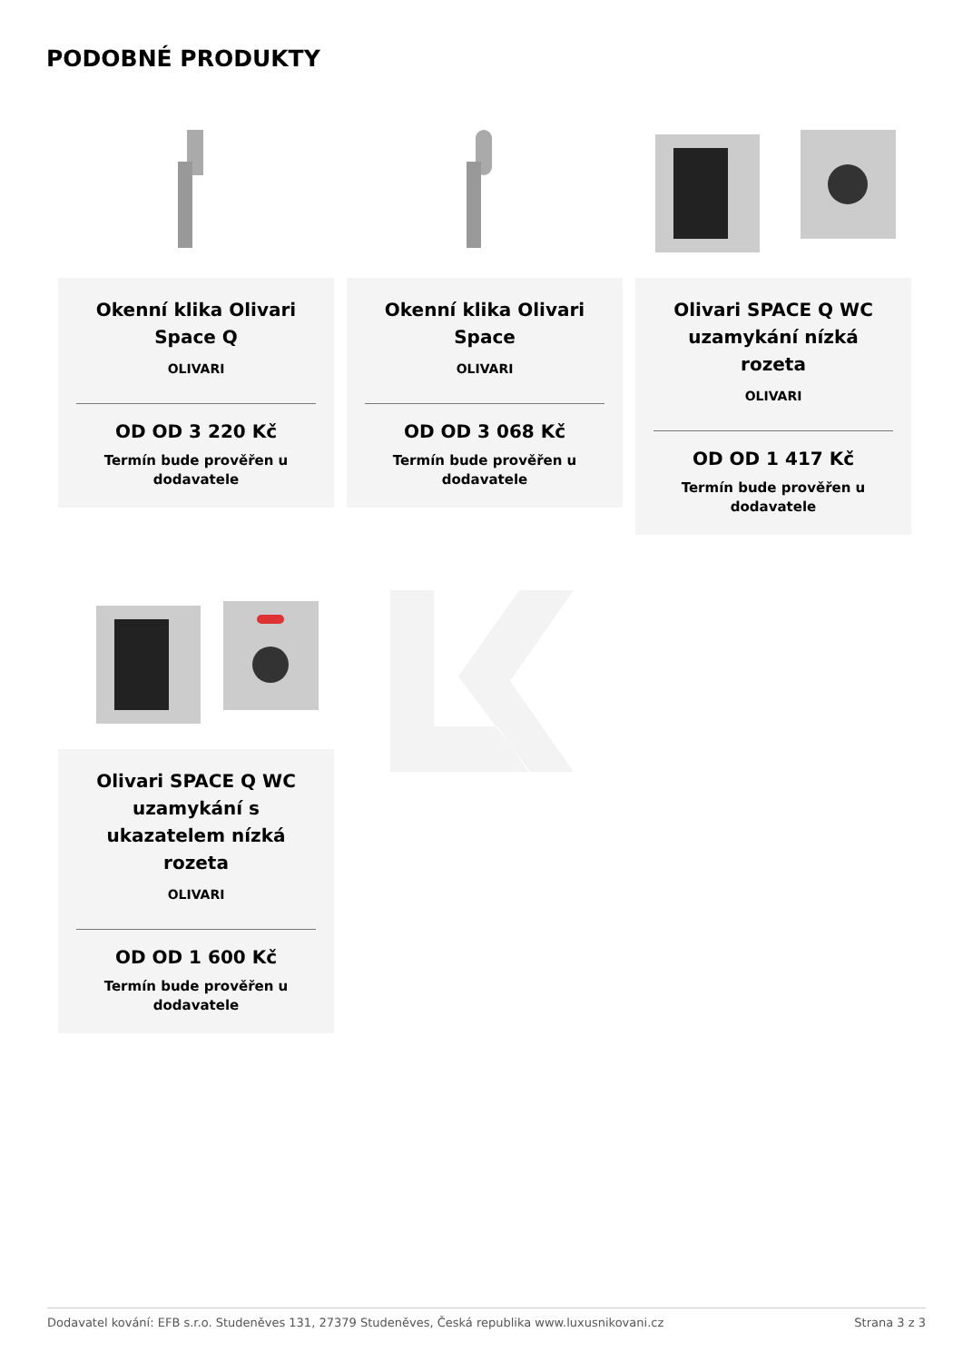PODOBNÉ PRODUKTY
Okenní klika Olivari Space Q
OLIVARI
OD OD 3 220 Kč
Termín bude prověřen u dodavatele
Okenní klika Olivari Space
OLIVARI
OD OD 3 068 Kč
Termín bude prověřen u dodavatele
Olivari SPACE Q WC uzamykání nízká rozeta
OLIVARI
OD OD 1 417 Kč
Termín bude prověřen u dodavatele
Olivari SPACE Q WC uzamykání s ukazatelem nízká rozeta
OLIVARI
OD OD 1 600 Kč
Termín bude prověřen u dodavatele
Dodavatel kování: EFB s.r.o. Studeněves 131, 27379 Studeněves, Česká republika www.luxusnikovani.cz Strana 3 z 3